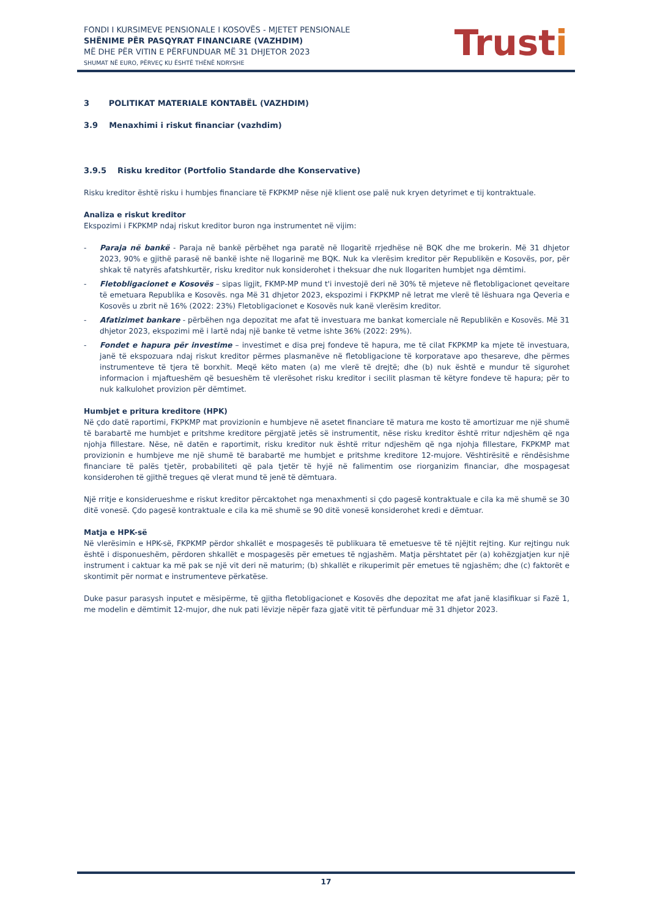FONDI I KURSIMEVE PENSIONALE I KOSOVËS - MJETET PENSIONALE
SHËNIME PËR PASQYRAT FINANCIARE (VAZHDIM)
MË DHE PËR VITIN E PËRFUNDUAR MË 31 DHJETOR 2023
SHUMAT NË EURO, PËRVEÇ KU ËSHTË THËNË NDRYSHE
Trusti
3 POLITIKAT MATERIALE KONTABËL (VAZHDIM)
3.9 Menaxhimi i riskut financiar (vazhdim)
3.9.5 Risku kreditor (Portfolio Standarde dhe Konservative)
Risku kreditor është risku i humbjes financiare të FKPKMP nëse një klient ose palë nuk kryen detyrimet e tij kontraktuale.
Analiza e riskut kreditor
Ekspozimi i FKPKMP ndaj riskut kreditor buron nga instrumentet në vijim:
- Paraja në bankë - Paraja në bankë përbëhet nga paratë në llogaritë rrjedhëse në BQK dhe me brokerin. Më 31 dhjetor 2023, 90% e gjithë parasë në bankë ishte në llogarinë me BQK. Nuk ka vlerësim kreditor për Republikën e Kosovës, por, për shkak të natyrës afatshkurtër, risku kreditor nuk konsiderohet i theksuar dhe nuk llogariten humbjet nga dëmtimi.
- Fletobligacionet e Kosovës – sipas ligjit, FKMP-MP mund t'i investojë deri në 30% të mjeteve në fletobligacionet qeveitare të emetuara Republika e Kosovës. nga Më 31 dhjetor 2023, ekspozimi i FKPKMP në letrat me vlerë të lëshuara nga Qeveria e Kosovës u zbrit në 16% (2022: 23%) Fletobligacionet e Kosovës nuk kanë vlerësim kreditor.
- Afatizimet bankare - përbëhen nga depozitat me afat të investuara me bankat komerciale në Republikën e Kosovës. Më 31 dhjetor 2023, ekspozimi më i lartë ndaj një banke të vetme ishte 36% (2022: 29%).
- Fondet e hapura për investime – investimet e disa prej fondeve të hapura, me të cilat FKPKMP ka mjete të investuara, janë të ekspozuara ndaj riskut kreditor përmes plasmanëve në fletobligacione të korporatave apo thesareve, dhe përmes instrumenteve të tjera të borxhit. Meqë këto maten (a) me vlerë të drejtë; dhe (b) nuk është e mundur të sigurohet informacion i mjaftueshëm që besueshëm të vlerësohet risku kreditor i secilit plasman të këtyre fondeve të hapura; për to nuk kalkulohet provizion për dëmtimet.
Humbjet e pritura kreditore (HPK)
Në çdo datë raportimi, FKPKMP mat provizionin e humbjeve në asetet financiare të matura me kosto të amortizuar me një shumë të barabartë me humbjet e pritshme kreditore përgjatë jetës së instrumentit, nëse risku kreditor është rritur ndjeshëm që nga njohja fillestare. Nëse, në datën e raportimit, risku kreditor nuk është rritur ndjeshëm që nga njohja fillestare, FKPKMP mat provizionin e humbjeve me një shumë të barabartë me humbjet e pritshme kreditore 12-mujore. Vështirësitë e rëndësishme financiare të palës tjetër, probabiliteti që pala tjetër të hyjë në falimentim ose riorganizim financiar, dhe mospagesat konsiderohen të gjithë tregues që vlerat mund të jenë të dëmtuara.
Një rritje e konsiderueshme e riskut kreditor përcaktohet nga menaxhmenti si çdo pagesë kontraktuale e cila ka më shumë se 30 ditë vonesë. Çdo pagesë kontraktuale e cila ka më shumë se 90 ditë vonesë konsiderohet kredi e dëmtuar.
Matja e HPK-së
Në vlerësimin e HPK-së, FKPKMP përdor shkallët e mospagesës të publikuara të emetuesve të të njëjtit rejting. Kur rejtingu nuk është i disponueshëm, përdoren shkallët e mospagesës për emetues të ngjashëm. Matja përshtatet për (a) kohëzgjatjen kur një instrument i caktuar ka më pak se një vit deri në maturim; (b) shkallët e rikuperimit për emetues të ngjashëm; dhe (c) faktorët e skontimit për normat e instrumenteve përkatëse.
Duke pasur parasysh inputet e mësipërme, të gjitha fletobligacionet e Kosovës dhe depozitat me afat janë klasifikuar si Fazë 1, me modelin e dëmtimit 12-mujor, dhe nuk pati lëvizje nëpër faza gjatë vitit të përfunduar më 31 dhjetor 2023.
17